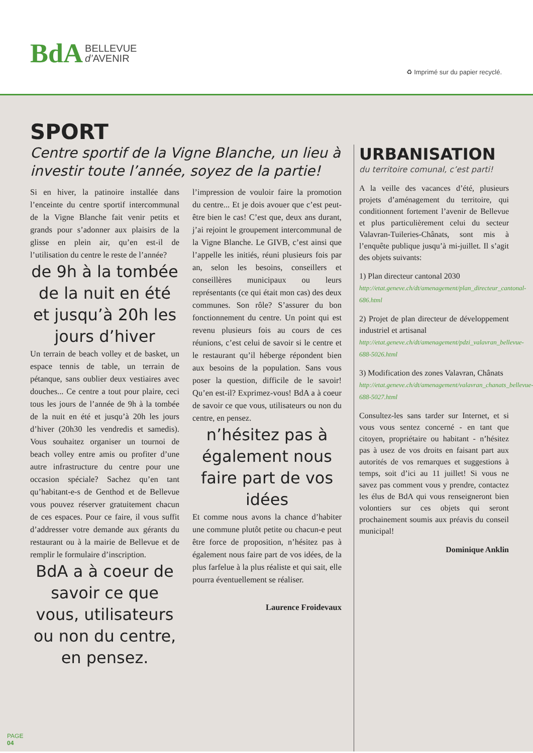BdA BELLEVUE
d’AVENIR
♻ Imprimé sur du papier recyclé.
SPORT
Centre sportif de la Vigne Blanche, un lieu à investir toute l’année, soyez de la partie!
Si en hiver, la patinoire installée dans l’enceinte du centre sportif intercommunal de la Vigne Blanche fait venir petits et grands pour s’adonner aux plaisirs de la glisse en plein air, qu’en est-il de l’utilisation du centre le reste de l’année?
de 9h à la tombée de la nuit en été et jusqu’à 20h les jours d’hiver
Un terrain de beach volley et de basket, un espace tennis de table, un terrain de pétanque, sans oublier deux vestiaires avec douches... Ce centre a tout pour plaire, ceci tous les jours de l’année de 9h à la tombée de la nuit en été et jusqu’à 20h les jours d’hiver (20h30 les vendredis et samedis). Vous souhaitez organiser un tournoi de beach volley entre amis ou profiter d’une autre infrastructure du centre pour une occasion spéciale? Sachez qu’en tant qu’habitant-e-s de Genthod et de Bellevue vous pouvez réserver gratuitement chacun de ces espaces. Pour ce faire, il vous suffit d’addresser votre demande aux gérants du restaurant ou à la mairie de Bellevue et de remplir le formulaire d’inscription.
BdA a à coeur de savoir ce que vous, utilisateurs ou non du centre, en pensez.
l’impression de vouloir faire la promotion du centre... Et je dois avouer que c’est peut-être bien le cas! C’est que, deux ans durant, j’ai rejoint le groupement intercommunal de la Vigne Blanche. Le GIVB, c’est ainsi que l’appelle les initiés, réuni plusieurs fois par an, selon les besoins, conseillers et conseillères municipaux ou leurs représentants (ce qui était mon cas) des deux communes. Son rôle? S’assurer du bon fonctionnement du centre. Un point qui est revenu plusieurs fois au cours de ces réunions, c’est celui de savoir si le centre et le restaurant qu’il héberge répondent bien aux besoins de la population. Sans vous poser la question, difficile de le savoir! Qu’en est-il? Exprimez-vous! BdA a à coeur de savoir ce que vous, utilisateurs ou non du centre, en pensez.
n’hésitez pas à également nous faire part de vos idées
Et comme nous avons la chance d’habiter une commune plutôt petite ou chacun-e peut être force de proposition, n’hésitez pas à également nous faire part de vos idées, de la plus farfelue à la plus réaliste et qui sait, elle pourra éventuellement se réaliser.
Laurence Froidevaux
URBANISATION
du territoire comunal, c’est parti!
A la veille des vacances d’été, plusieurs projets d’aménagement du territoire, qui conditionnent fortement l’avenir de Bellevue et plus particulièrement celui du secteur Valavran-Tuileries-Chânats, sont mis à l’enquête publique jusqu’à mi-juillet. Il s’agit des objets suivants:
1) Plan directeur cantonal 2030
http://etat.geneve.ch/dt/amenagement/plan_directeur_cantonal-686.html
2) Projet de plan directeur de développement industriel et artisanal
http://etat.geneve.ch/dt/amenagement/pdzi_valavran_bellevue-688-5026.html
3) Modification des zones Valavran, Chânats
http://etat.geneve.ch/dt/amenagement/valavran_chanats_bellevue-688-5027.html
Consultez-les sans tarder sur Internet, et si vous vous sentez concerné - en tant que citoyen, propriétaire ou habitant - n’hésitez pas à usez de vos droits en faisant part aux autorités de vos remarques et suggestions à temps, soit d’ici au 11 juillet! Si vous ne savez pas comment vous y prendre, contactez les élus de BdA qui vous renseigneront bien volontiers sur ces objets qui seront prochainement soumis aux préavis du conseil municipal!
Dominique Anklin
PAGE
04